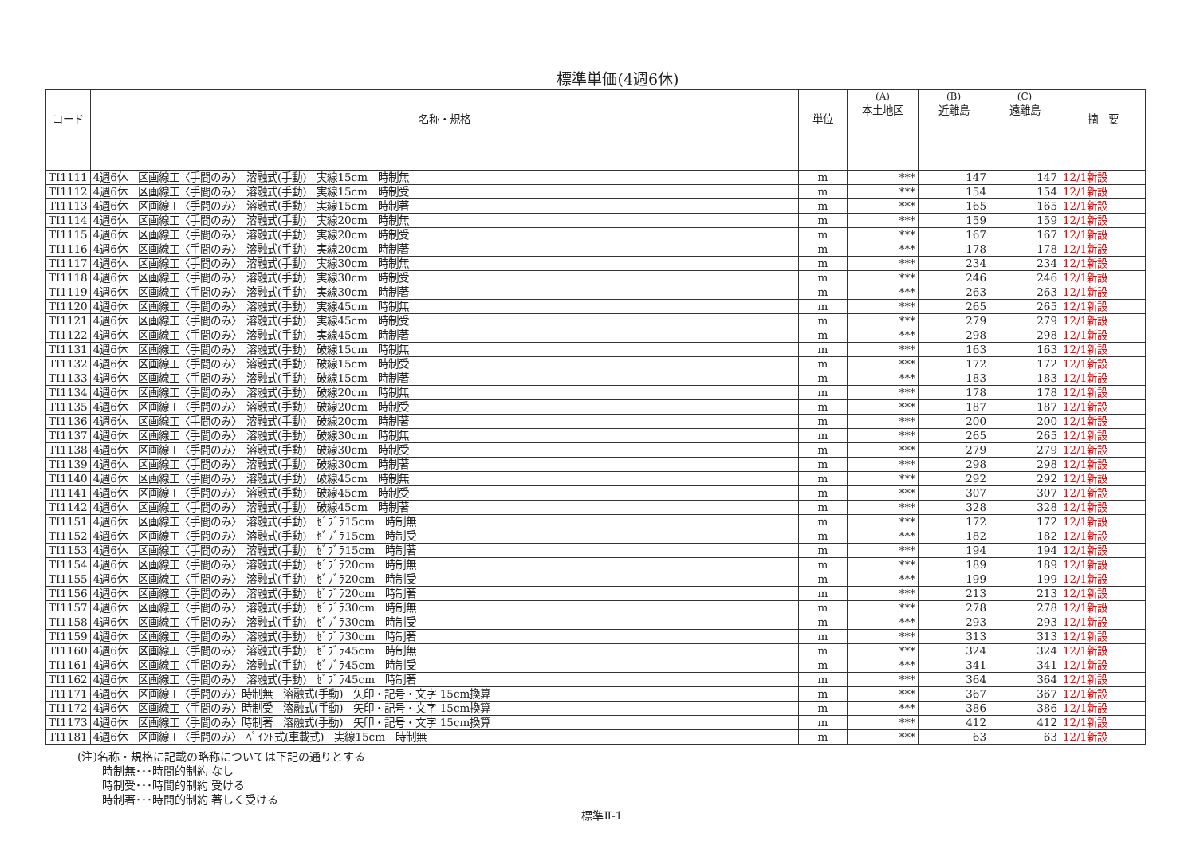標準単価(4週6休)
| コード | 名称・規格 | 単位 | (A) 本土地区 | (B) 近離島 | (C) 遠離島 | 摘 要 |
| --- | --- | --- | --- | --- | --- | --- |
| TI1111 | 4週6休 区画線工〈手間のみ〉 溶融式(手動) 実線15cm 時制無 | m | *** | 147 | 147 | 12/1新設 |
| TI1112 | 4週6休 区画線工〈手間のみ〉 溶融式(手動) 実線15cm 時制受 | m | *** | 154 | 154 | 12/1新設 |
| TI1113 | 4週6休 区画線工〈手間のみ〉 溶融式(手動) 実線15cm 時制著 | m | *** | 165 | 165 | 12/1新設 |
| TI1114 | 4週6休 区画線工〈手間のみ〉 溶融式(手動) 実線20cm 時制無 | m | *** | 159 | 159 | 12/1新設 |
| TI1115 | 4週6休 区画線工〈手間のみ〉 溶融式(手動) 実線20cm 時制受 | m | *** | 167 | 167 | 12/1新設 |
| TI1116 | 4週6休 区画線工〈手間のみ〉 溶融式(手動) 実線20cm 時制著 | m | *** | 178 | 178 | 12/1新設 |
| TI1117 | 4週6休 区画線工〈手間のみ〉 溶融式(手動) 実線30cm 時制無 | m | *** | 234 | 234 | 12/1新設 |
| TI1118 | 4週6休 区画線工〈手間のみ〉 溶融式(手動) 実線30cm 時制受 | m | *** | 246 | 246 | 12/1新設 |
| TI1119 | 4週6休 区画線工〈手間のみ〉 溶融式(手動) 実線30cm 時制著 | m | *** | 263 | 263 | 12/1新設 |
| TI1120 | 4週6休 区画線工〈手間のみ〉 溶融式(手動) 実線45cm 時制無 | m | *** | 265 | 265 | 12/1新設 |
| TI1121 | 4週6休 区画線工〈手間のみ〉 溶融式(手動) 実線45cm 時制受 | m | *** | 279 | 279 | 12/1新設 |
| TI1122 | 4週6休 区画線工〈手間のみ〉 溶融式(手動) 実線45cm 時制著 | m | *** | 298 | 298 | 12/1新設 |
| TI1131 | 4週6休 区画線工〈手間のみ〉 溶融式(手動) 破線15cm 時制無 | m | *** | 163 | 163 | 12/1新設 |
| TI1132 | 4週6休 区画線工〈手間のみ〉 溶融式(手動) 破線15cm 時制受 | m | *** | 172 | 172 | 12/1新設 |
| TI1133 | 4週6休 区画線工〈手間のみ〉 溶融式(手動) 破線15cm 時制著 | m | *** | 183 | 183 | 12/1新設 |
| TI1134 | 4週6休 区画線工〈手間のみ〉 溶融式(手動) 破線20cm 時制無 | m | *** | 178 | 178 | 12/1新設 |
| TI1135 | 4週6休 区画線工〈手間のみ〉 溶融式(手動) 破線20cm 時制受 | m | *** | 187 | 187 | 12/1新設 |
| TI1136 | 4週6休 区画線工〈手間のみ〉 溶融式(手動) 破線20cm 時制著 | m | *** | 200 | 200 | 12/1新設 |
| TI1137 | 4週6休 区画線工〈手間のみ〉 溶融式(手動) 破線30cm 時制無 | m | *** | 265 | 265 | 12/1新設 |
| TI1138 | 4週6休 区画線工〈手間のみ〉 溶融式(手動) 破線30cm 時制受 | m | *** | 279 | 279 | 12/1新設 |
| TI1139 | 4週6休 区画線工〈手間のみ〉 溶融式(手動) 破線30cm 時制著 | m | *** | 298 | 298 | 12/1新設 |
| TI1140 | 4週6休 区画線工〈手間のみ〉 溶融式(手動) 破線45cm 時制無 | m | *** | 292 | 292 | 12/1新設 |
| TI1141 | 4週6休 区画線工〈手間のみ〉 溶融式(手動) 破線45cm 時制受 | m | *** | 307 | 307 | 12/1新設 |
| TI1142 | 4週6休 区画線工〈手間のみ〉 溶融式(手動) 破線45cm 時制著 | m | *** | 328 | 328 | 12/1新設 |
| TI1151 | 4週6休 区画線工〈手間のみ〉 溶融式(手動) ｾﾞﾌﾞﾗ15cm 時制無 | m | *** | 172 | 172 | 12/1新設 |
| TI1152 | 4週6休 区画線工〈手間のみ〉 溶融式(手動) ｾﾞﾌﾞﾗ15cm 時制受 | m | *** | 182 | 182 | 12/1新設 |
| TI1153 | 4週6休 区画線工〈手間のみ〉 溶融式(手動) ｾﾞﾌﾞﾗ15cm 時制著 | m | *** | 194 | 194 | 12/1新設 |
| TI1154 | 4週6休 区画線工〈手間のみ〉 溶融式(手動) ｾﾞﾌﾞﾗ20cm 時制無 | m | *** | 189 | 189 | 12/1新設 |
| TI1155 | 4週6休 区画線工〈手間のみ〉 溶融式(手動) ｾﾞﾌﾞﾗ20cm 時制受 | m | *** | 199 | 199 | 12/1新設 |
| TI1156 | 4週6休 区画線工〈手間のみ〉 溶融式(手動) ｾﾞﾌﾞﾗ20cm 時制著 | m | *** | 213 | 213 | 12/1新設 |
| TI1157 | 4週6休 区画線工〈手間のみ〉 溶融式(手動) ｾﾞﾌﾞﾗ30cm 時制無 | m | *** | 278 | 278 | 12/1新設 |
| TI1158 | 4週6休 区画線工〈手間のみ〉 溶融式(手動) ｾﾞﾌﾞﾗ30cm 時制受 | m | *** | 293 | 293 | 12/1新設 |
| TI1159 | 4週6休 区画線工〈手間のみ〉 溶融式(手動) ｾﾞﾌﾞﾗ30cm 時制著 | m | *** | 313 | 313 | 12/1新設 |
| TI1160 | 4週6休 区画線工〈手間のみ〉 溶融式(手動) ｾﾞﾌﾞﾗ45cm 時制無 | m | *** | 324 | 324 | 12/1新設 |
| TI1161 | 4週6休 区画線工〈手間のみ〉 溶融式(手動) ｾﾞﾌﾞﾗ45cm 時制受 | m | *** | 341 | 341 | 12/1新設 |
| TI1162 | 4週6休 区画線工〈手間のみ〉 溶融式(手動) ｾﾞﾌﾞﾗ45cm 時制著 | m | *** | 364 | 364 | 12/1新設 |
| TI1171 | 4週6休 区画線工〈手間のみ〉時制無 溶融式(手動) 矢印・記号・文字 15cm換算 | m | *** | 367 | 367 | 12/1新設 |
| TI1172 | 4週6休 区画線工〈手間のみ〉時制受 溶融式(手動) 矢印・記号・文字 15cm換算 | m | *** | 386 | 386 | 12/1新設 |
| TI1173 | 4週6休 区画線工〈手間のみ〉時制著 溶融式(手動) 矢印・記号・文字 15cm換算 | m | *** | 412 | 412 | 12/1新設 |
| TI1181 | 4週6休 区画線工〈手間のみ〉 ﾍﾟｲﾝﾄ式(車載式) 実線15cm 時制無 | m | *** | 63 | 63 | 12/1新設 |
(注)名称・規格に記載の略称については下記の通りとする
時制無･･･時間的制約 なし
時制受･･･時間的制約 受ける
時制著･･･時間的制約 著しく受ける
標準Ⅱ-1